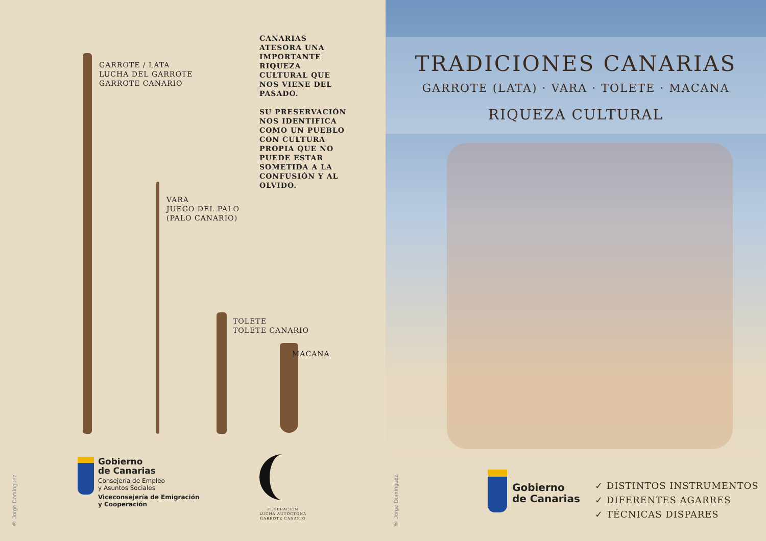GARROTE / LATA
LUCHA DEL GARROTE
GARROTE CANARIO
CANARIAS ATESORA UNA IMPORTANTE RIQUEZA CULTURAL QUE NOS VIENE DEL PASADO.
SU PRESERVACIÓN NOS IDENTIFICA COMO UN PUEBLO CON CULTURA PROPIA QUE NO PUEDE ESTAR SOMETIDA A LA CONFUSIÓN Y AL OLVIDO.
VARA
JUEGO DEL PALO
(PALO CANARIO)
TOLETE
TOLETE CANARIO
MACANA
Gobierno
de Canarias
Consejería de Empleo
y Asuntos Sociales
Viceconsejería de Emigración
y Cooperación
FEDERACIÓN
LUCHA AUTÓCTONA
GARROTE CANARIO
® Jorge Domínguez
TRADICIONES CANARIAS
GARROTE (LATA) · VARA · TOLETE · MACANA
RIQUEZA CULTURAL
Gobierno
de Canarias
✓ DISTINTOS INSTRUMENTOS
✓ DIFERENTES AGARRES
✓ TÉCNICAS DISPARES
® Jorge Domínguez